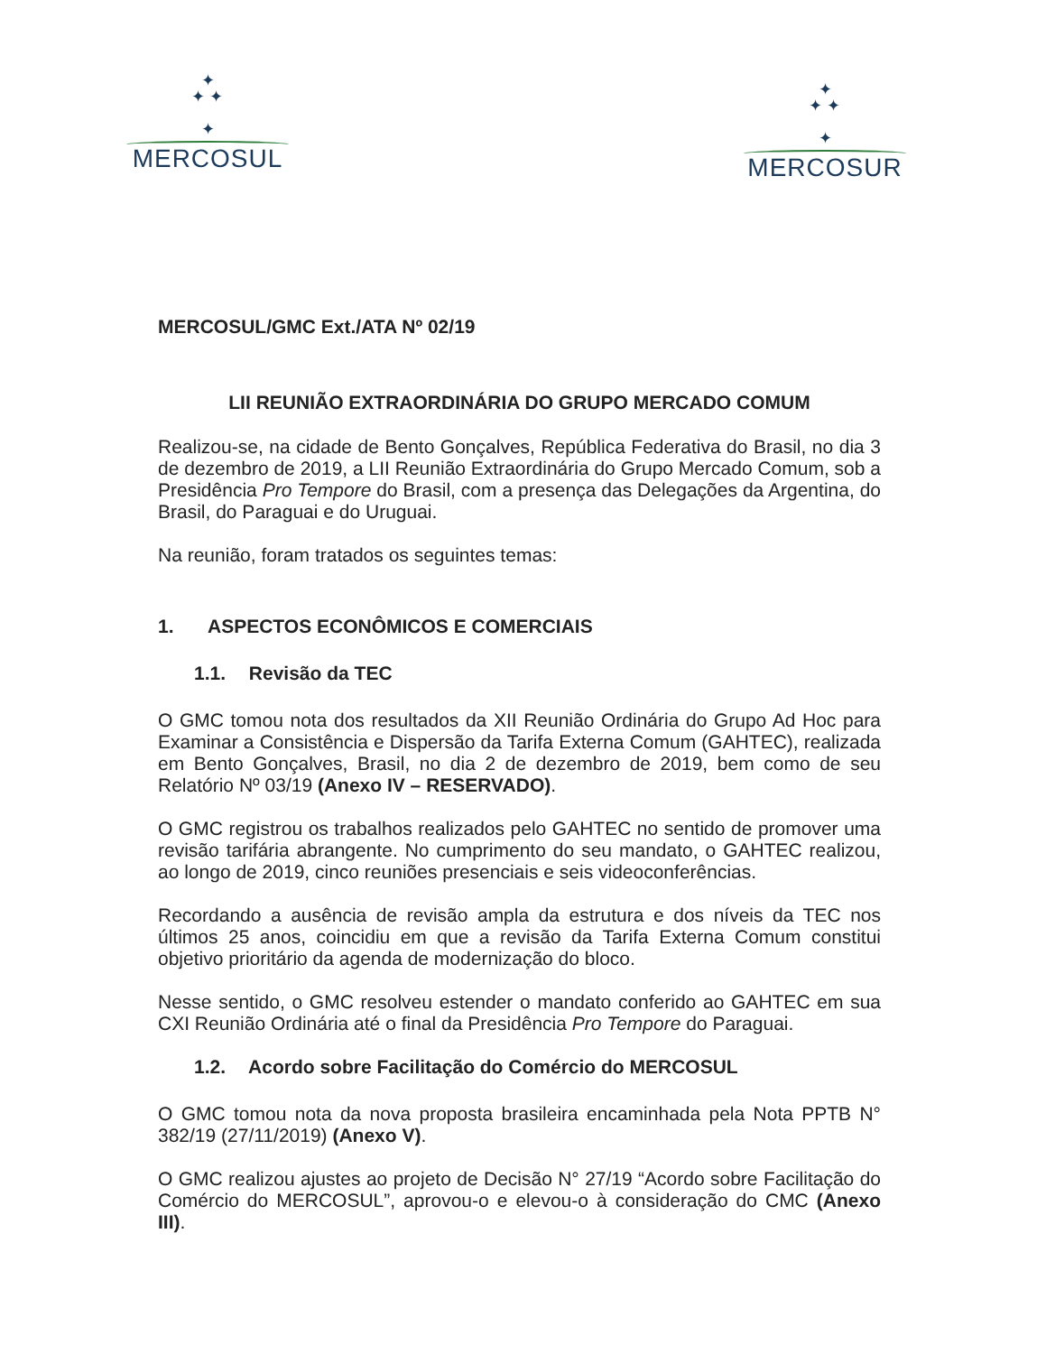✦
✦ ✦
✦
MERCOSUL
✦
✦ ✦
✦
MERCOSUR
MERCOSUL/GMC Ext./ATA Nº 02/19
LII REUNIÃO EXTRAORDINÁRIA DO GRUPO MERCADO COMUM
Realizou-se, na cidade de Bento Gonçalves, República Federativa do Brasil, no dia 3 de dezembro de 2019, a LII Reunião Extraordinária do Grupo Mercado Comum, sob a Presidência Pro Tempore do Brasil, com a presença das Delegações da Argentina, do Brasil, do Paraguai e do Uruguai.
Na reunião, foram tratados os seguintes temas:
1. ASPECTOS ECONÔMICOS E COMERCIAIS
1.1. Revisão da TEC
O GMC tomou nota dos resultados da XII Reunião Ordinária do Grupo Ad Hoc para Examinar a Consistência e Dispersão da Tarifa Externa Comum (GAHTEC), realizada em Bento Gonçalves, Brasil, no dia 2 de dezembro de 2019, bem como de seu Relatório Nº 03/19 (Anexo IV – RESERVADO).
O GMC registrou os trabalhos realizados pelo GAHTEC no sentido de promover uma revisão tarifária abrangente. No cumprimento do seu mandato, o GAHTEC realizou, ao longo de 2019, cinco reuniões presenciais e seis videoconferências.
Recordando a ausência de revisão ampla da estrutura e dos níveis da TEC nos últimos 25 anos, coincidiu em que a revisão da Tarifa Externa Comum constitui objetivo prioritário da agenda de modernização do bloco.
Nesse sentido, o GMC resolveu estender o mandato conferido ao GAHTEC em sua CXI Reunião Ordinária até o final da Presidência Pro Tempore do Paraguai.
1.2. Acordo sobre Facilitação do Comércio do MERCOSUL
O GMC tomou nota da nova proposta brasileira encaminhada pela Nota PPTB N° 382/19 (27/11/2019) (Anexo V).
O GMC realizou ajustes ao projeto de Decisão N° 27/19 “Acordo sobre Facilitação do Comércio do MERCOSUL”, aprovou-o e elevou-o à consideração do CMC (Anexo III).